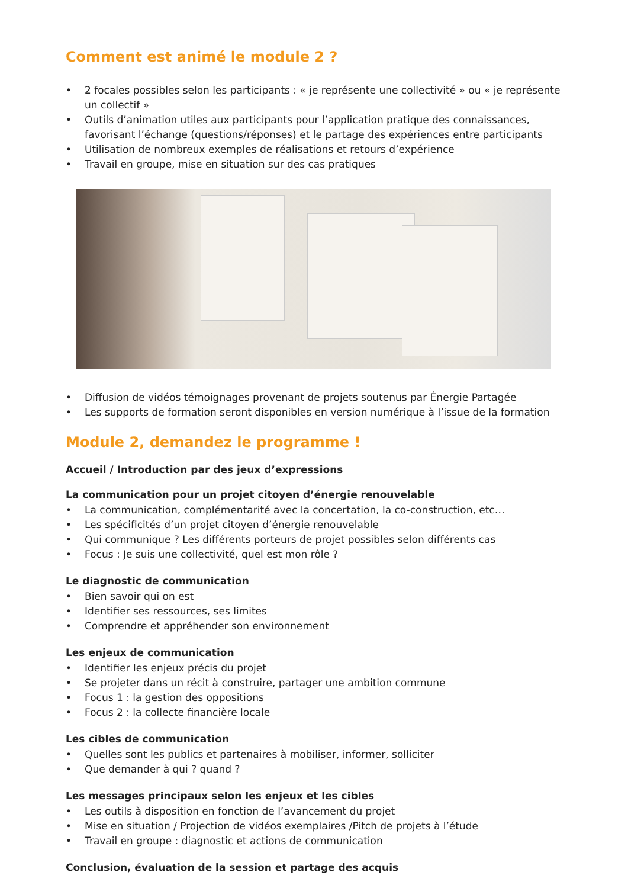Comment est animé le module 2 ?
• 2 focales possibles selon les participants : « je représente une collectivité » ou « je représente un collectif »
• Outils d’animation utiles aux participants pour l’application pratique des connaissances, favorisant l’échange (questions/réponses) et le partage des expériences entre participants
• Utilisation de nombreux exemples de réalisations et retours d’expérience
• Travail en groupe, mise en situation sur des cas pratiques
• Diffusion de vidéos témoignages provenant de projets soutenus par Énergie Partagée
• Les supports de formation seront disponibles en version numérique à l’issue de la formation
Module 2, demandez le programme !
Accueil / Introduction par des jeux d’expressions
La communication pour un projet citoyen d’énergie renouvelable
• La communication, complémentarité avec la concertation, la co-construction, etc…
• Les spécificités d’un projet citoyen d’énergie renouvelable
• Qui communique ? Les différents porteurs de projet possibles selon différents cas
• Focus : Je suis une collectivité, quel est mon rôle ?
Le diagnostic de communication
• Bien savoir qui on est
• Identifier ses ressources, ses limites
• Comprendre et appréhender son environnement
Les enjeux de communication
• Identifier les enjeux précis du projet
• Se projeter dans un récit à construire, partager une ambition commune
• Focus 1 : la gestion des oppositions
• Focus 2 : la collecte financière locale
Les cibles de communication
• Quelles sont les publics et partenaires à mobiliser, informer, solliciter
• Que demander à qui ? quand ?
Les messages principaux selon les enjeux et les cibles
• Les outils à disposition en fonction de l’avancement du projet
• Mise en situation / Projection de vidéos exemplaires /Pitch de projets à l’étude
• Travail en groupe : diagnostic et actions de communication
Conclusion, évaluation de la session et partage des acquis